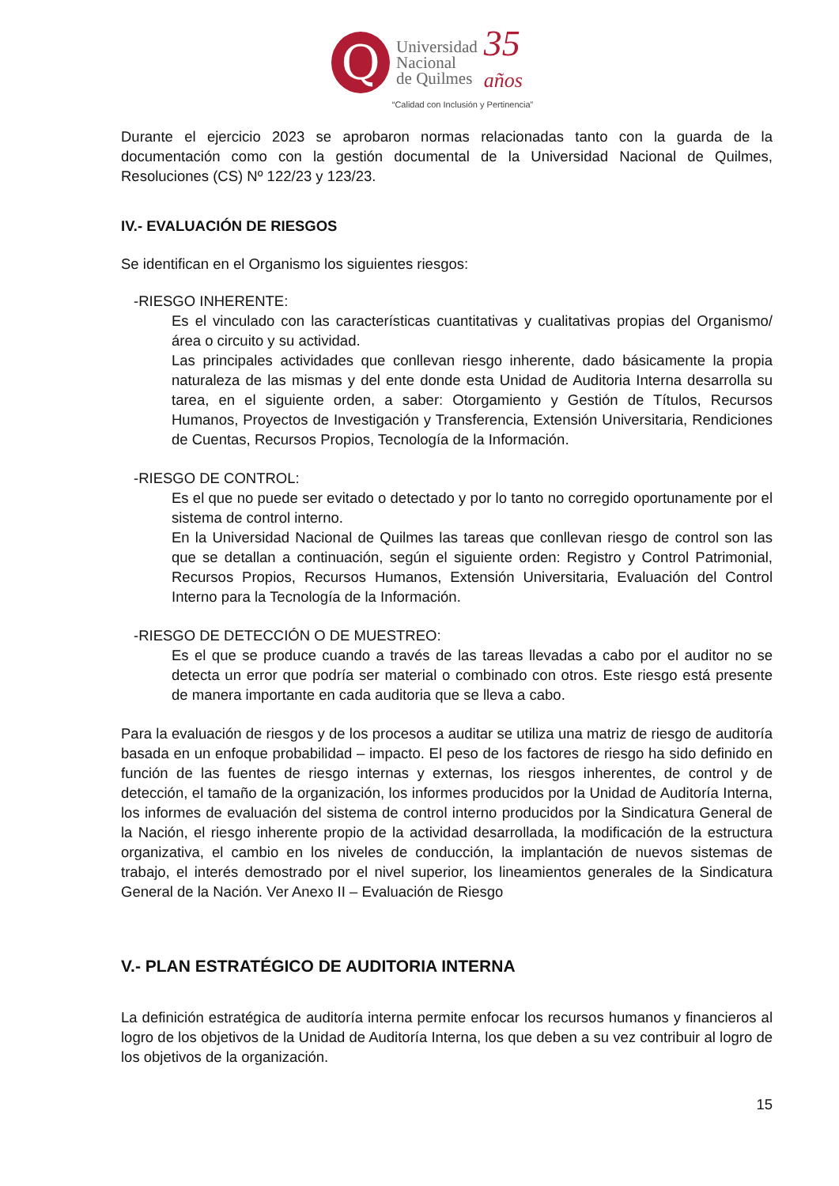Q
Universidad
Nacional
de Quilmes
35
años
“Calidad con Inclusión y Pertinencia”
Durante el ejercicio 2023 se aprobaron normas relacionadas tanto con la guarda de la documentación como con la gestión documental de la Universidad Nacional de Quilmes, Resoluciones (CS) Nº 122/23 y 123/23.
IV.- EVALUACIÓN DE RIESGOS
Se identifican en el Organismo los siguientes riesgos:
-RIESGO INHERENTE:
Es el vinculado con las características cuantitativas y cualitativas propias del Organismo/área o circuito y su actividad.
Las principales actividades que conllevan riesgo inherente, dado básicamente la propia naturaleza de las mismas y del ente donde esta Unidad de Auditoria Interna desarrolla su tarea, en el siguiente orden, a saber: Otorgamiento y Gestión de Títulos, Recursos Humanos, Proyectos de Investigación y Transferencia, Extensión Universitaria, Rendiciones de Cuentas, Recursos Propios, Tecnología de la Información.
-RIESGO DE CONTROL:
Es el que no puede ser evitado o detectado y por lo tanto no corregido oportunamente por el sistema de control interno.
En la Universidad Nacional de Quilmes las tareas que conllevan riesgo de control son las que se detallan a continuación, según el siguiente orden: Registro y Control Patrimonial, Recursos Propios, Recursos Humanos, Extensión Universitaria, Evaluación del Control Interno para la Tecnología de la Información.
-RIESGO DE DETECCIÓN O DE MUESTREO:
Es el que se produce cuando a través de las tareas llevadas a cabo por el auditor no se detecta un error que podría ser material o combinado con otros. Este riesgo está presente de manera importante en cada auditoria que se lleva a cabo.
Para la evaluación de riesgos y de los procesos a auditar se utiliza una matriz de riesgo de auditoría basada en un enfoque probabilidad – impacto. El peso de los factores de riesgo ha sido definido en función de las fuentes de riesgo internas y externas, los riesgos inherentes, de control y de detección, el tamaño de la organización, los informes producidos por la Unidad de Auditoría Interna, los informes de evaluación del sistema de control interno producidos por la Sindicatura General de la Nación, el riesgo inherente propio de la actividad desarrollada, la modificación de la estructura organizativa, el cambio en los niveles de conducción, la implantación de nuevos sistemas de trabajo, el interés demostrado por el nivel superior, los lineamientos generales de la Sindicatura General de la Nación. Ver Anexo II – Evaluación de Riesgo
V.- PLAN ESTRATÉGICO DE AUDITORIA INTERNA
La definición estratégica de auditoría interna permite enfocar los recursos humanos y financieros al logro de los objetivos de la Unidad de Auditoría Interna, los que deben a su vez contribuir al logro de los objetivos de la organización.
15